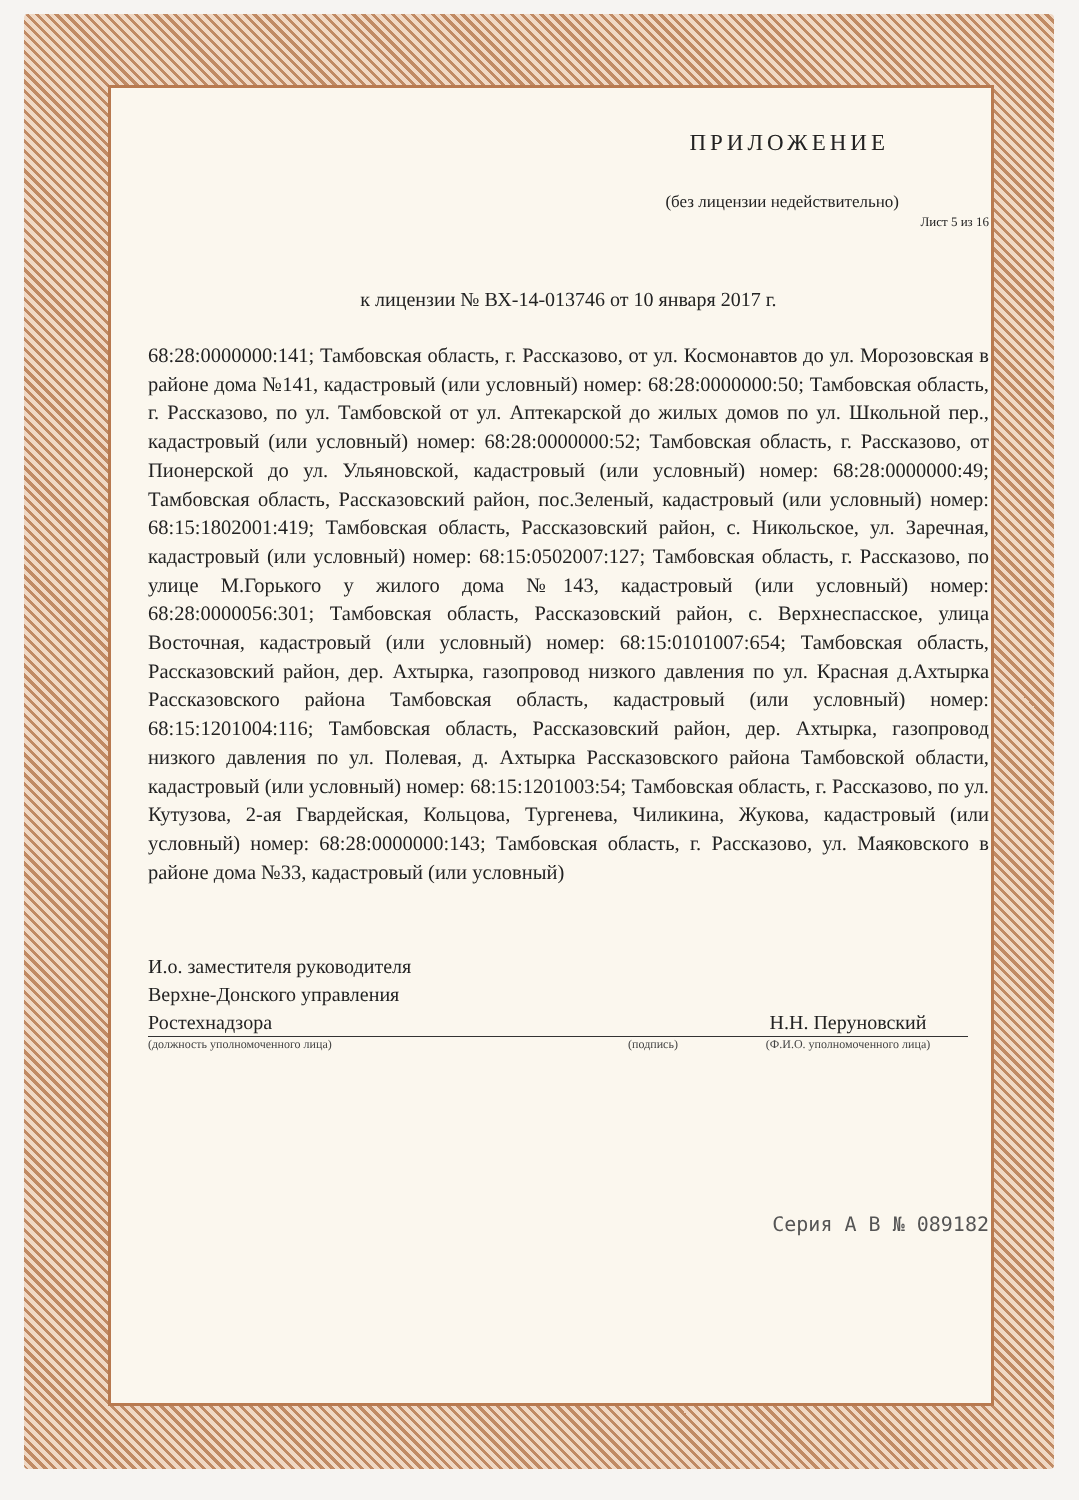ПРИЛОЖЕНИЕ
(без лицензии недействительно)
Лист 5 из 16
к лицензии № ВХ-14-013746 от 10 января 2017 г.
68:28:0000000:141; Тамбовская область, г. Рассказово, от ул. Космонавтов до ул. Морозовская в районе дома №141, кадастровый (или условный) номер: 68:28:0000000:50; Тамбовская область, г. Рассказово, по ул. Тамбовской от ул. Аптекарской до жилых домов по ул. Школьной пер., кадастровый (или условный) номер: 68:28:0000000:52; Тамбовская область, г. Рассказово, от Пионерской до ул. Ульяновской, кадастровый (или условный) номер: 68:28:0000000:49; Тамбовская область, Рассказовский район, пос.Зеленый, кадастровый (или условный) номер: 68:15:1802001:419; Тамбовская область, Рассказовский район, с. Никольское, ул. Заречная, кадастровый (или условный) номер: 68:15:0502007:127; Тамбовская область, г. Рассказово, по улице М.Горького у жилого дома №143, кадастровый (или условный) номер: 68:28:0000056:301; Тамбовская область, Рассказовский район, с. Верхнеспасское, улица Восточная, кадастровый (или условный) номер: 68:15:0101007:654; Тамбовская область, Рассказовский район, дер. Ахтырка, газопровод низкого давления по ул. Красная д.Ахтырка Рассказовского района Тамбовская область, кадастровый (или условный) номер: 68:15:1201004:116; Тамбовская область, Рассказовский район, дер. Ахтырка, газопровод низкого давления по ул. Полевая, д. Ахтырка Рассказовского района Тамбовской области, кадастровый (или условный) номер: 68:15:1201003:54; Тамбовская область, г. Рассказово, по ул. Кутузова, 2-ая Гвардейская, Кольцова, Тургенева, Чиликина, Жукова, кадастровый (или условный) номер: 68:28:0000000:143; Тамбовская область, г. Рассказово, ул. Маяковского в районе дома №33, кадастровый (или условный)
И.о. заместителя руководителя
Верхне-Донского управления
Ростехнадзора
Н.Н. Перуновский
(должность уполномоченного лица) (подпись) (Ф.И.О. уполномоченного лица)
Серия А В № 089182